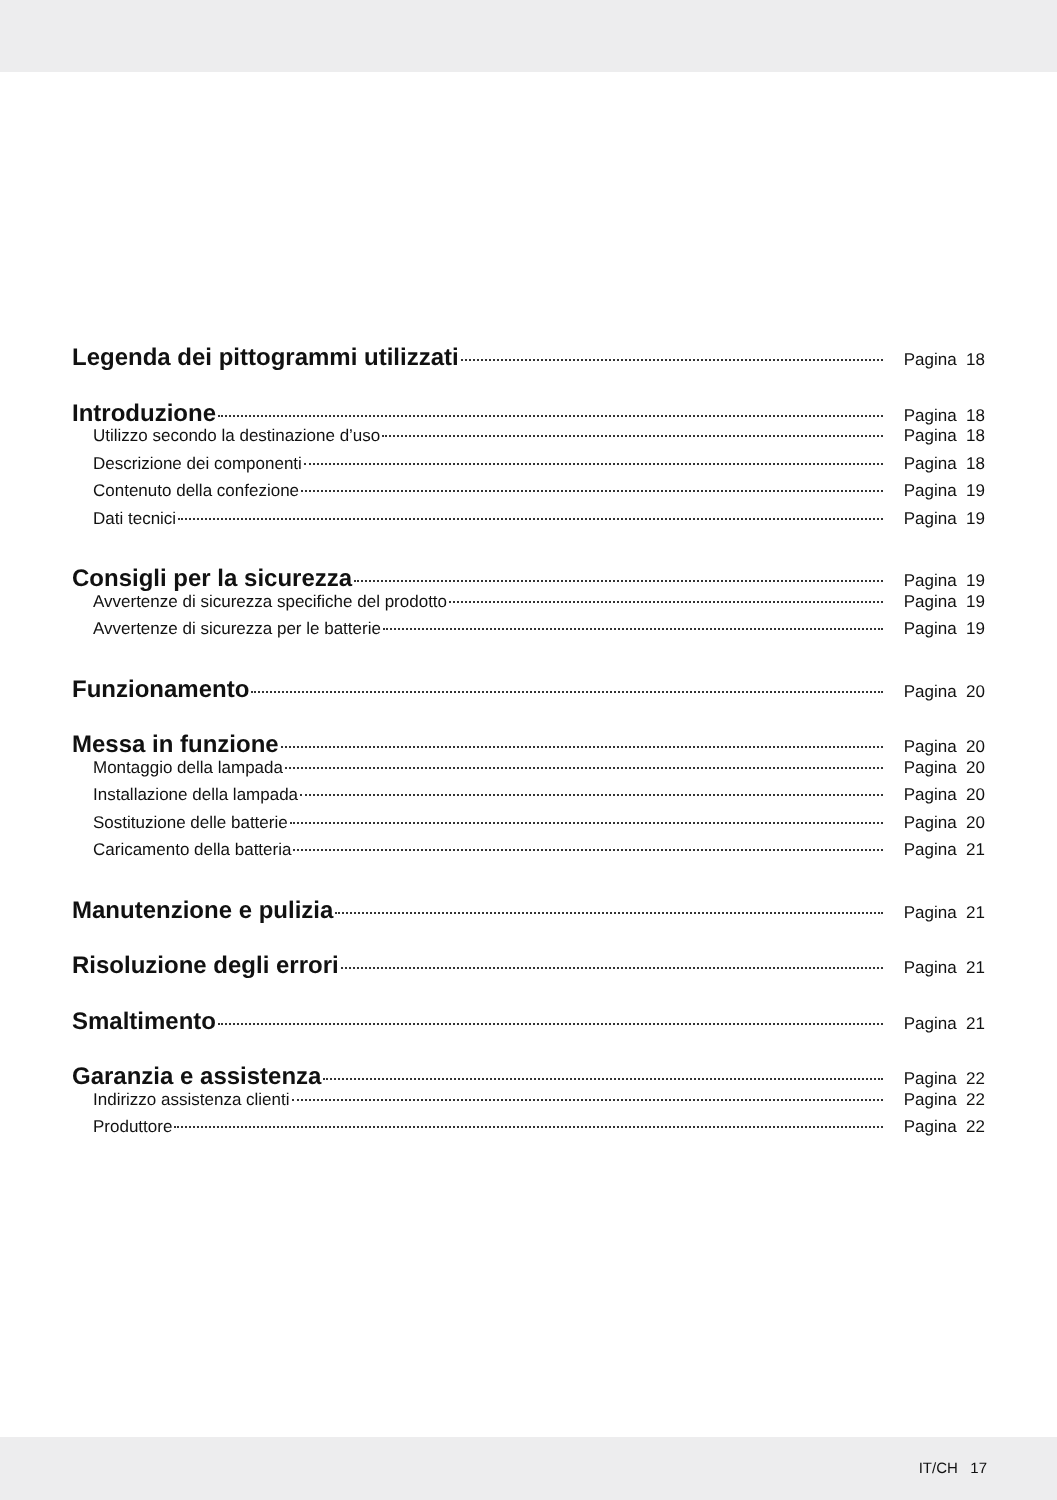Legenda dei pittogrammi utilizzati Pagina 18
Introduzione Pagina 18
Utilizzo secondo la destinazione d’uso Pagina 18
Descrizione dei componenti Pagina 18
Contenuto della confezione Pagina 19
Dati tecnici Pagina 19
Consigli per la sicurezza Pagina 19
Avvertenze di sicurezza specifiche del prodotto Pagina 19
Avvertenze di sicurezza per le batterie Pagina 19
Funzionamento Pagina 20
Messa in funzione Pagina 20
Montaggio della lampada Pagina 20
Installazione della lampada Pagina 20
Sostituzione delle batterie Pagina 20
Caricamento della batteria Pagina 21
Manutenzione e pulizia Pagina 21
Risoluzione degli errori Pagina 21
Smaltimento Pagina 21
Garanzia e assistenza Pagina 22
Indirizzo assistenza clienti Pagina 22
Produttore Pagina 22
IT/CH 17